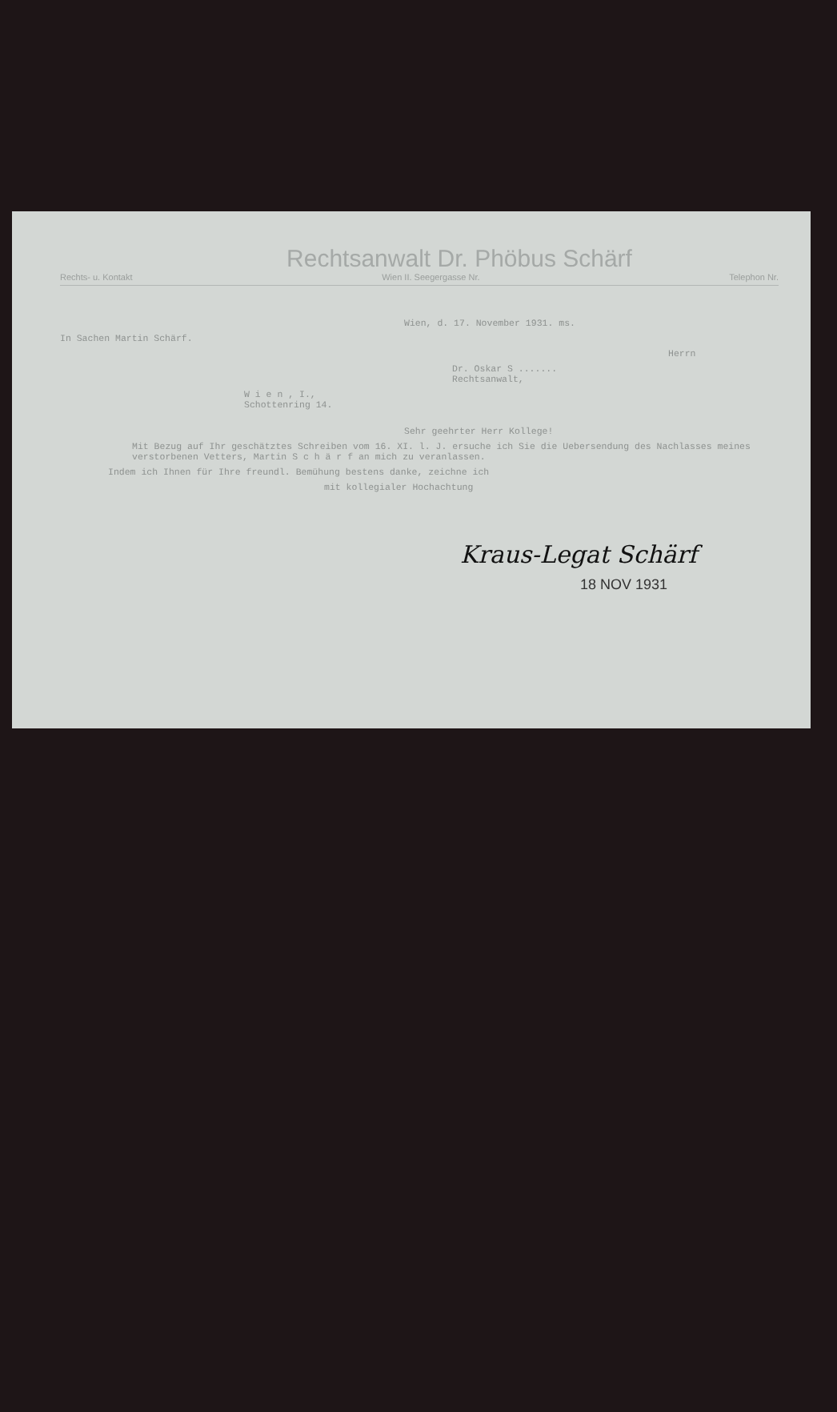Rechtsanwalt Dr. Phöbus Schärf
Rechts- u. Kontakt Wien II. Seegergasse Nr. Telephon Nr.
Wien, d. 17. November 1931. ms.
In Sachen Martin Schärf.
Herrn
Dr. Oskar S .......
Rechtsanwalt,
W i e n , I.,
Schottenring 14.
Sehr geehrter Herr Kollege!
Mit Bezug auf Ihr geschätztes Schreiben vom 16. XI. l. J. ersuche ich Sie die Uebersendung des Nachlasses meines verstorbenen Vetters, Martin S c h ä r f an mich zu veranlassen.
Indem ich Ihnen für Ihre freundl. Bemühung bestens danke, zeichne ich
mit kollegialer Hochachtung
Kraus-Legat Schärf
18 NOV 1931